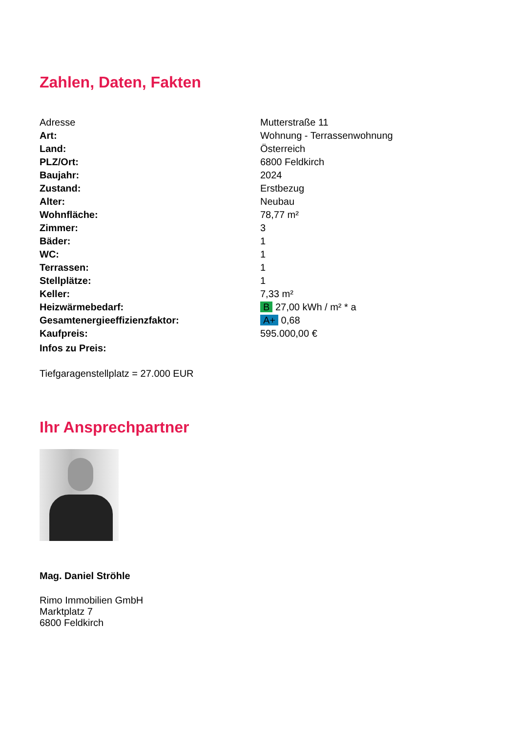Zahlen, Daten, Fakten
| Adresse | Mutterstraße 11 |
| Art: | Wohnung - Terrassenwohnung |
| Land: | Österreich |
| PLZ/Ort: | 6800 Feldkirch |
| Baujahr: | 2024 |
| Zustand: | Erstbezug |
| Alter: | Neubau |
| Wohnfläche: | 78,77 m² |
| Zimmer: | 3 |
| Bäder: | 1 |
| WC: | 1 |
| Terrassen: | 1 |
| Stellplätze: | 1 |
| Keller: | 7,33 m² |
| Heizwärmebedarf: | B 27,00 kWh / m² * a |
| Gesamtenergieeffizienzfaktor: | A+ 0,68 |
| Kaufpreis: | 595.000,00 € |
| Infos zu Preis: | |
Tiefgaragenstellplatz = 27.000 EUR
Ihr Ansprechpartner
Mag. Daniel Ströhle
Rimo Immobilien GmbH
Marktplatz 7
6800 Feldkirch